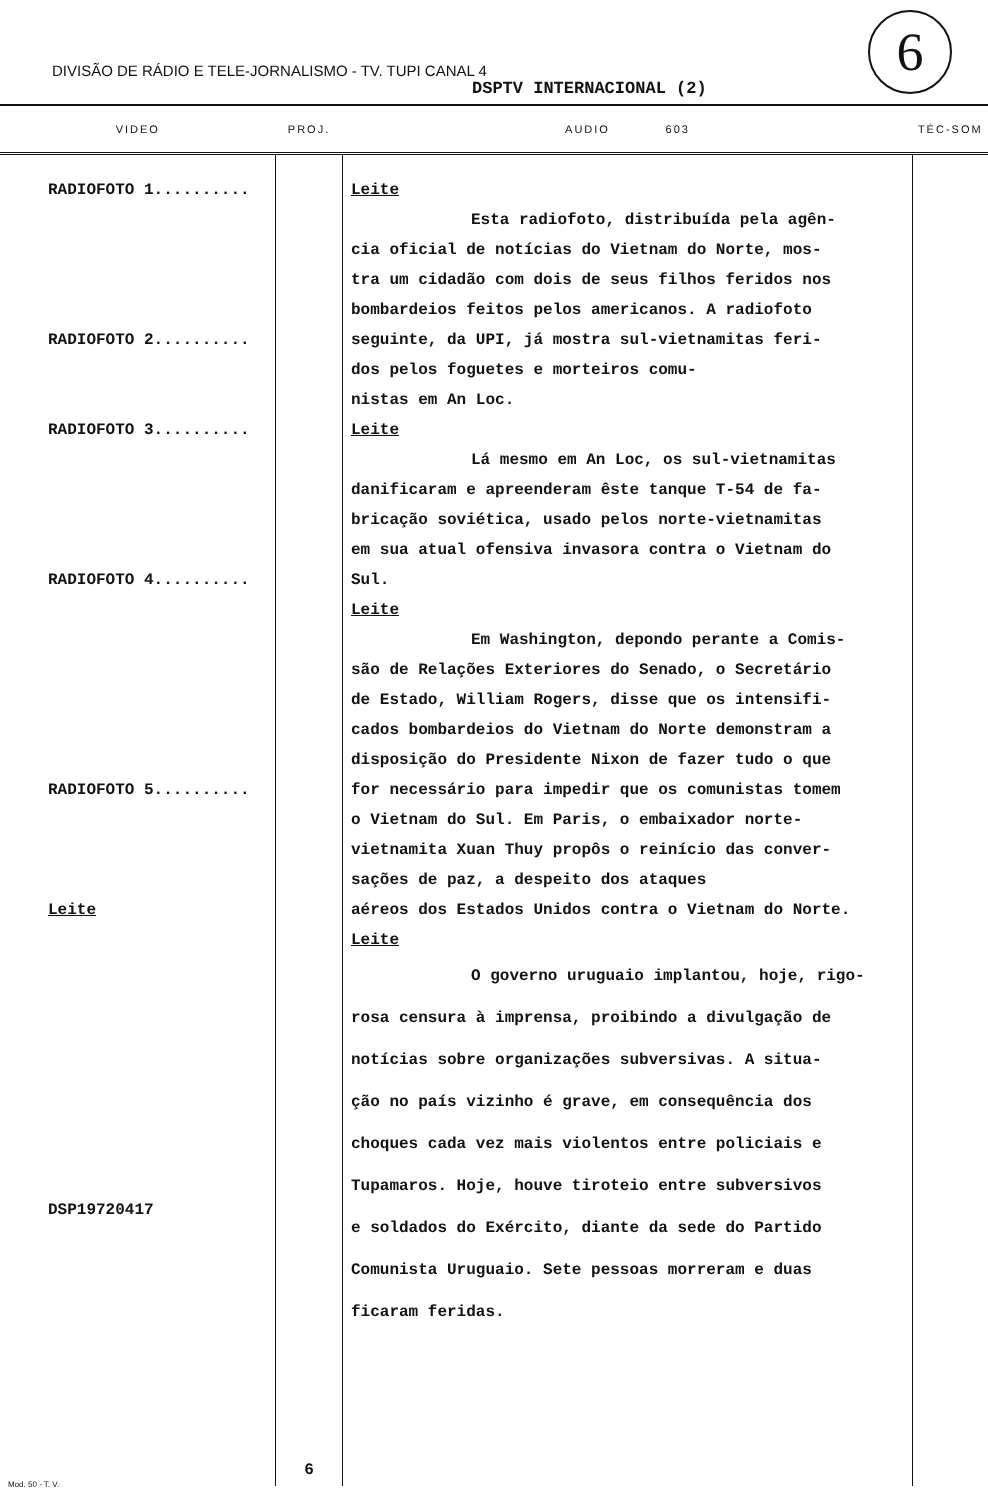DIVISÃO DE RÁDIO E TELE-JORNALISMO - TV. TUPI CANAL 4
DSPTV INTERNACIONAL (2)
6
| VIDEO | PROJ. | AUDIO 603 | TÉC-SOM |
| --- | --- | --- | --- |
| RADIOFOTO 1.......... RADIOFOTO 2.......... RADIOFOTO 3.......... RADIOFOTO 4.......... RADIOFOTO 5.......... Leite DSP19720417 | 6 | Leite Esta radiofoto, distribuída pela agên- cia oficial de notícias do Vietnam do Norte, mos- tra um cidadão com dois de seus filhos feridos nos bombardeios feitos pelos americanos. A radiofoto seguinte, da UPI, já mostra sul-vietnamitas feri- dos pelos foguetes e morteiros comu- nistas em An Loc. Leite Lá mesmo em An Loc, os sul-vietnamitas danificaram e apreenderam êste tanque T-54 de fa- bricação soviética, usado pelos norte-vietnamitas em sua atual ofensiva invasora contra o Vietnam do Sul. Leite Em Washington, depondo perante a Comis- são de Relações Exteriores do Senado, o Secretário de Estado, William Rogers, disse que os intensifi- cados bombardeios do Vietnam do Norte demonstram a disposição do Presidente Nixon de fazer tudo o que for necessário para impedir que os comunistas tomem o Vietnam do Sul. Em Paris, o embaixador norte- vietnamita Xuan Thuy propôs o reinício das conver- sações de paz, a despeito dos ataques aéreos dos Estados Unidos contra o Vietnam do Norte. Leite O governo uruguaio implantou, hoje, rigo- rosa censura à imprensa, proibindo a divulgação de notícias sobre organizações subversivas. A situa- ção no país vizinho é grave, em consequência dos choques cada vez mais violentos entre policiais e Tupamaros. Hoje, houve tiroteio entre subversivos e soldados do Exército, diante da sede do Partido Comunista Uruguaio. Sete pessoas morreram e duas ficaram feridas. | |
Mod. 50 - T. V.